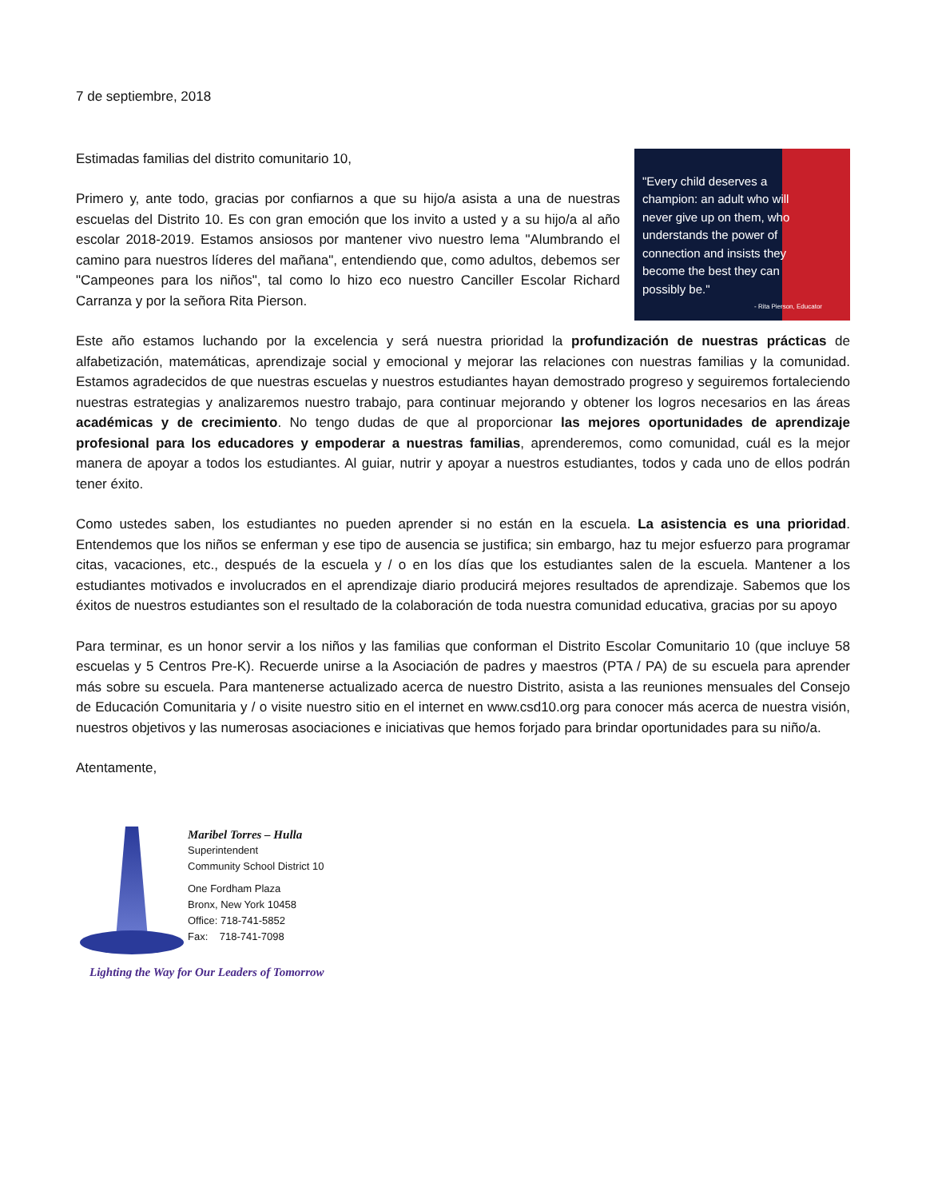7 de septiembre, 2018
Estimadas familias del distrito comunitario 10,
Primero y, ante todo, gracias por confiarnos a que su hijo/a asista a una de nuestras escuelas del Distrito 10. Es con gran emoción que los invito a usted y a su hijo/a al año escolar 2018-2019. Estamos ansiosos por mantener vivo nuestro lema "Alumbrando el camino para nuestros líderes del mañana", entendiendo que, como adultos, debemos ser "Campeones para los niños", tal como lo hizo eco nuestro Canciller Escolar Richard Carranza y por la señora Rita Pierson.
"Every child deserves a champion: an adult who will never give up on them, who understands the power of connection and insists they become the best they can possibly be."
- Rita Pierson, Educator
Este año estamos luchando por la excelencia y será nuestra prioridad la profundización de nuestras prácticas de alfabetización, matemáticas, aprendizaje social y emocional y mejorar las relaciones con nuestras familias y la comunidad. Estamos agradecidos de que nuestras escuelas y nuestros estudiantes hayan demostrado progreso y seguiremos fortaleciendo nuestras estrategias y analizaremos nuestro trabajo, para continuar mejorando y obtener los logros necesarios en las áreas académicas y de crecimiento. No tengo dudas de que al proporcionar las mejores oportunidades de aprendizaje profesional para los educadores y empoderar a nuestras familias, aprenderemos, como comunidad, cuál es la mejor manera de apoyar a todos los estudiantes. Al guiar, nutrir y apoyar a nuestros estudiantes, todos y cada uno de ellos podrán tener éxito.
Como ustedes saben, los estudiantes no pueden aprender si no están en la escuela. La asistencia es una prioridad. Entendemos que los niños se enferman y ese tipo de ausencia se justifica; sin embargo, haz tu mejor esfuerzo para programar citas, vacaciones, etc., después de la escuela y / o en los días que los estudiantes salen de la escuela. Mantener a los estudiantes motivados e involucrados en el aprendizaje diario producirá mejores resultados de aprendizaje. Sabemos que los éxitos de nuestros estudiantes son el resultado de la colaboración de toda nuestra comunidad educativa, gracias por su apoyo
Para terminar, es un honor servir a los niños y las familias que conforman el Distrito Escolar Comunitario 10 (que incluye 58 escuelas y 5 Centros Pre-K). Recuerde unirse a la Asociación de padres y maestros (PTA / PA) de su escuela para aprender más sobre su escuela. Para mantenerse actualizado acerca de nuestro Distrito, asista a las reuniones mensuales del Consejo de Educación Comunitaria y / o visite nuestro sitio en el internet en www.csd10.org para conocer más acerca de nuestra visión, nuestros objetivos y las numerosas asociaciones e iniciativas que hemos forjado para brindar oportunidades para su niño/a.
Atentamente,
Maribel Torres – Hulla
Superintendent
Community School District 10
One Fordham Plaza
Bronx, New York 10458
Office: 718-741-5852
Fax: 718-741-7098
Lighting the Way for Our Leaders of Tomorrow